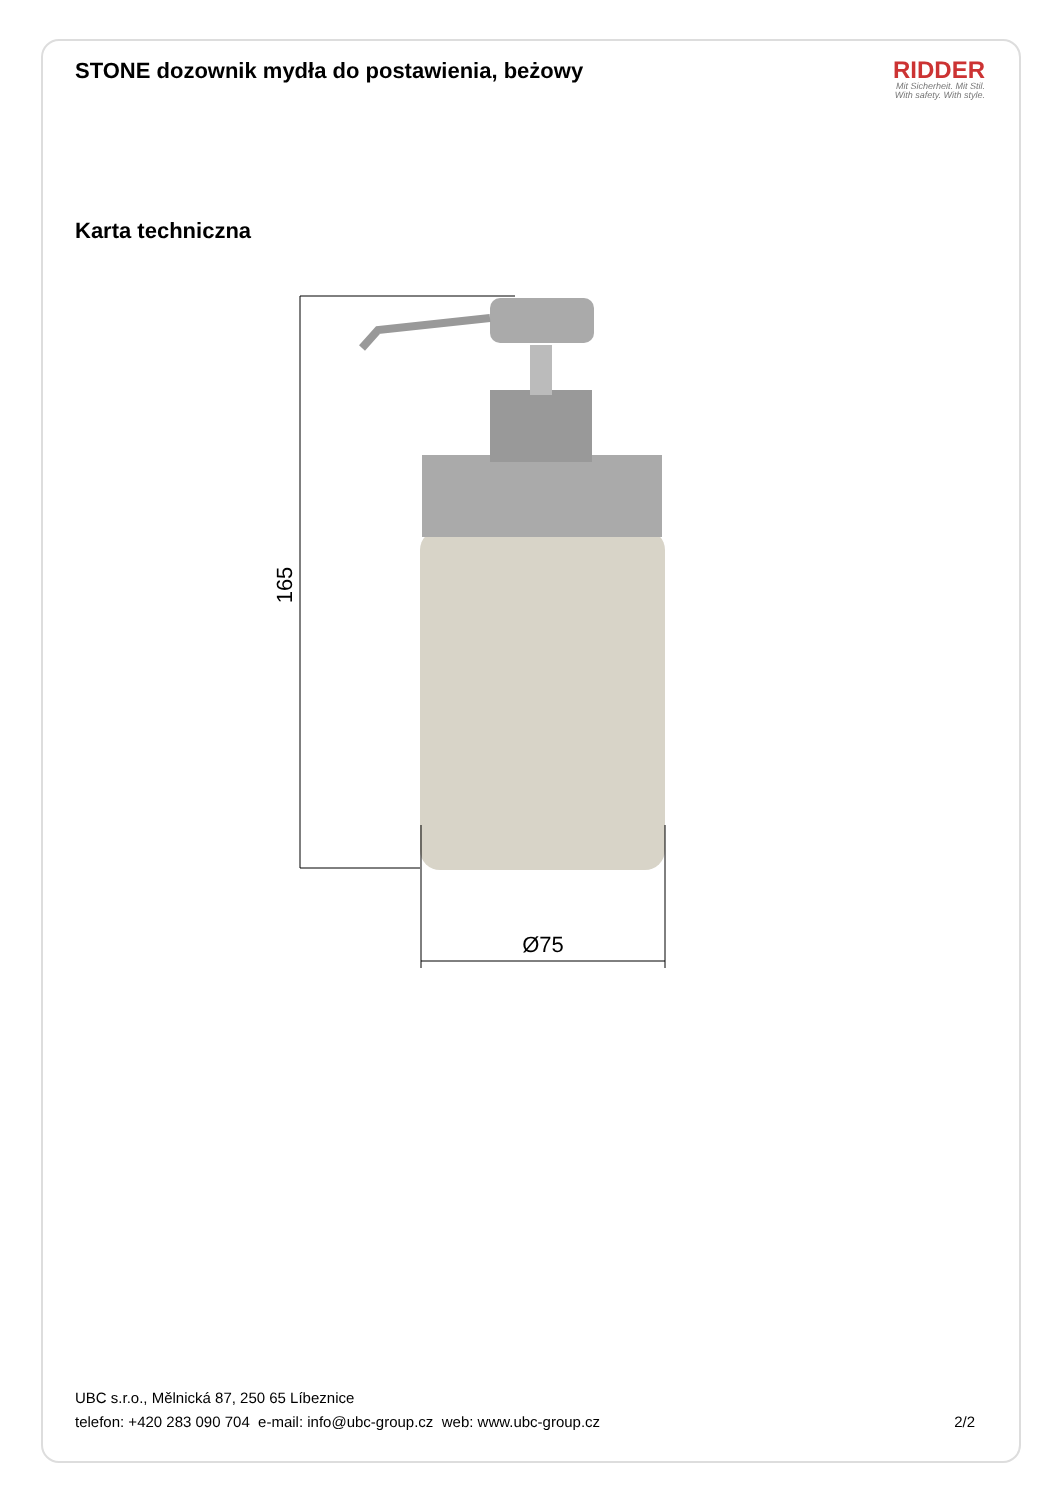STONE dozownik mydła do postawienia, beżowy
RIDDER
Mit Sicherheit. Mit Stil.
With safety. With style.
Karta techniczna
165
Ø75
UBC s.r.o., Mělnická 87, 250 65 Líbeznice
telefon: +420 283 090 704 e-mail: info@ubc-group.cz web: www.ubc-group.cz 2/2